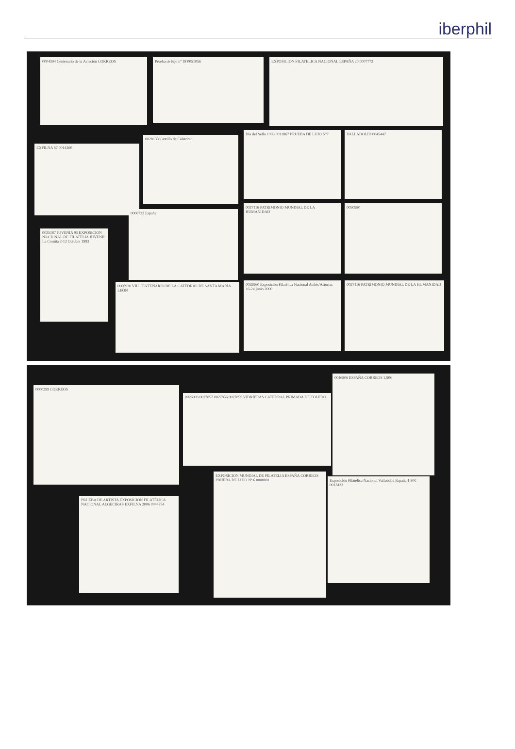iberphil
0004394 Centenario de la Aviación CORREOS Prueba de lujo nº 18 0051056 EXPOSICION FILATELICA NACIONAL ESPAÑA 20 0007772
EXFILNA 87 0014260
0028133 Castillo de Calatorao
Día del Sello 1993 0011867 PRUEBA DE LUJO Nº7
VALLADOLID 0045447
0025187 JUVENIA 93 EXPOSICION NACIONAL DE FILATELIA JUVENIL La Coruña 2-12 Octubre 1993
0006732 España
0027116 PATRIMONIO MUNDIAL DE LA HUMANIDAD
0050980
0006930 VIII CENTENARIO DE LA CATEDRAL DE SANTA MARÍA LEÓN
0029960 Exposición Filatélica Nacional Avilés/Asturias 16-24 junio 2000
0027116 PATRIMONIO MUNDIAL DE LA HUMANIDAD
0000299 CORREOS
0026003 0027857 0027856 0027855 VIDRIERAS CATEDRAL PRIMADA DE TOLEDO
0046806 ESPAÑA CORREOS 1,90€
PRUEBA DE ARTISTA EXPOSICIÓN FILATÉLICA NACIONAL ALGECIRAS EXFILNA 2006 0044754
EXPOSICION MUNDIAL DE FILATELIA ESPAÑA CORREOS PRUEBA DE LUJO Nº 6 0008881
Exposición Filatélica Nacional Valladolid España 1,90€ 0013432